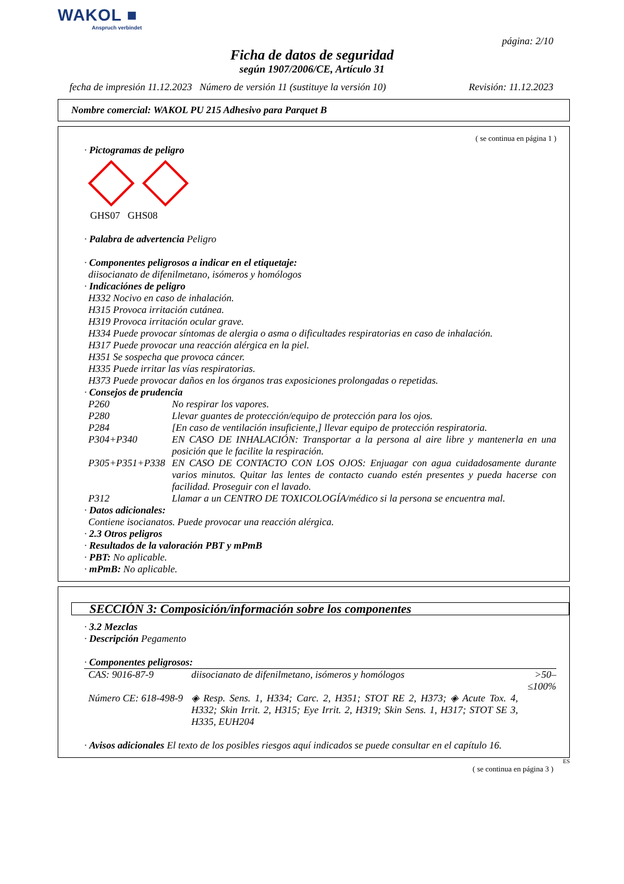WAKOL ■
Anspruch verbindet
página: 2/10
Ficha de datos de seguridad
según 1907/2006/CE, Artículo 31
fecha de impresión 11.12.2023 Número de versión 11 (sustituye la versión 10) Revisión: 11.12.2023
Nombre comercial: WAKOL PU 215 Adhesivo para Parquet B
( se continua en página 1 )
· Pictogramas de peligro
GHS07 GHS08
· Palabra de advertencia Peligro
· Componentes peligrosos a indicar en el etiquetaje:
diisocianato de difenilmetano, isómeros y homólogos
· Indicaciónes de peligro
H332 Nocivo en caso de inhalación.
H315 Provoca irritación cutánea.
H319 Provoca irritación ocular grave.
H334 Puede provocar síntomas de alergia o asma o dificultades respiratorias en caso de inhalación.
H317 Puede provocar una reacción alérgica en la piel.
H351 Se sospecha que provoca cáncer.
H335 Puede irritar las vías respiratorias.
H373 Puede provocar daños en los órganos tras exposiciones prolongadas o repetidas.
· Consejos de prudencia
| P260 | No respirar los vapores. |
| P280 | Llevar guantes de protección/equipo de protección para los ojos. |
| P284 | [En caso de ventilación insuficiente,] llevar equipo de protección respiratoria. |
| P304+P340 | EN CASO DE INHALACIÓN: Transportar a la persona al aire libre y mantenerla en una posición que le facilite la respiración. |
| P305+P351+P338 | EN CASO DE CONTACTO CON LOS OJOS: Enjuagar con agua cuidadosamente durante varios minutos. Quitar las lentes de contacto cuando estén presentes y pueda hacerse con facilidad. Proseguir con el lavado. |
| P312 | Llamar a un CENTRO DE TOXICOLOGÍA/médico si la persona se encuentra mal. |
· Datos adicionales:
Contiene isocianatos. Puede provocar una reacción alérgica.
· 2.3 Otros peligros
· Resultados de la valoración PBT y mPmB
· PBT: No aplicable.
· mPmB: No aplicable.
SECCIÓN 3: Composición/información sobre los componentes
· 3.2 Mezclas
· Descripción Pegamento
· Componentes peligrosos:
| CAS: 9016-87-9 | diisocianato de difenilmetano, isómeros y homólogos | >50–≤100% |
| Número CE: 618-498-9 | ◈ Resp. Sens. 1, H334; Carc. 2, H351; STOT RE 2, H373; ◈ Acute Tox. 4, H332; Skin Irrit. 2, H315; Eye Irrit. 2, H319; Skin Sens. 1, H317; STOT SE 3, H335, EUH204 | |
· Avisos adicionales El texto de los posibles riesgos aquí indicados se puede consultar en el capítulo 16.
ES
( se continua en página 3 )